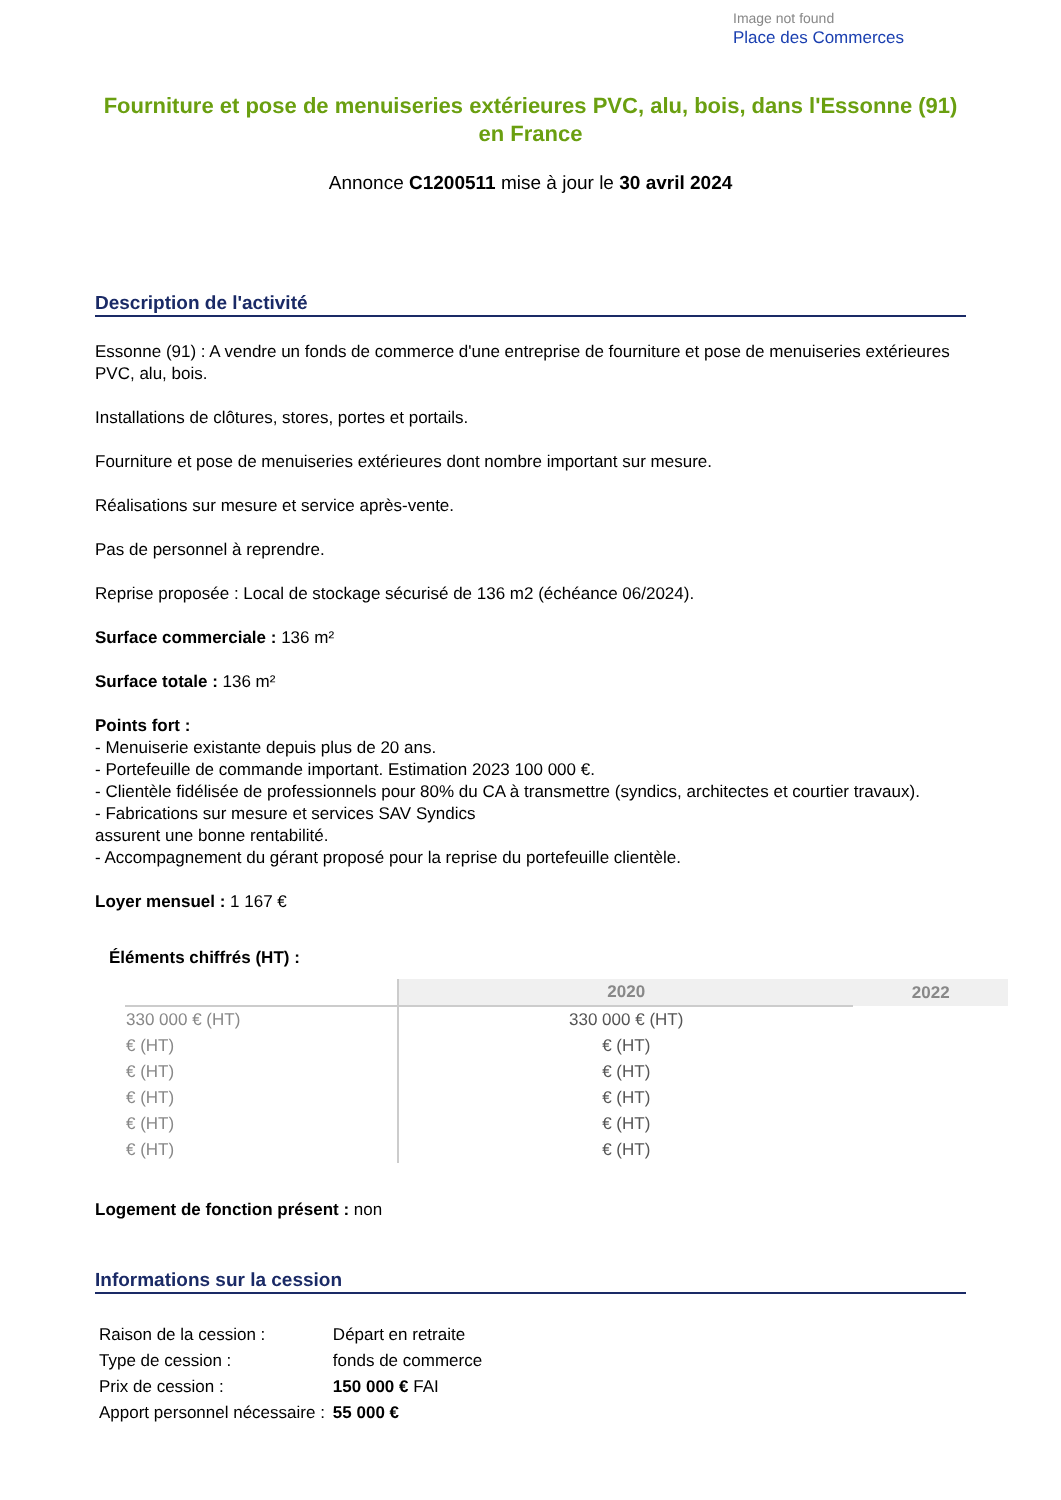Image not found
Place des Commerces
Fourniture et pose de menuiseries extérieures PVC, alu, bois, dans l'Essonne (91) en France
Annonce C1200511 mise à jour le 30 avril 2024
Description de l'activité
Essonne (91) : A vendre un fonds de commerce d'une entreprise de fourniture et pose de menuiseries extérieures PVC, alu, bois.
Installations de clôtures, stores, portes et portails.
Fourniture et pose de menuiseries extérieures dont nombre important sur mesure.
Réalisations sur mesure et service après-vente.
Pas de personnel à reprendre.
Reprise proposée : Local de stockage sécurisé de 136 m2 (échéance 06/2024).
Surface commerciale : 136 m²
Surface totale : 136 m²
Points fort :
- Menuiserie existante depuis plus de 20 ans.
- Portefeuille de commande important. Estimation 2023 100 000 €.
- Clientèle fidélisée de professionnels pour 80% du CA à transmettre (syndics, architectes et courtier travaux).
- Fabrications sur mesure et services SAV Syndics
assurent une bonne rentabilité.
- Accompagnement du gérant proposé pour la reprise du portefeuille clientèle.
Loyer mensuel : 1 167 €
Éléments chiffrés (HT) :
| | 2020 | 2022 |
| --- | --- | --- |
| 330 000 € (HT) | 330 000 € (HT) | |
| € (HT) | € (HT) | |
| € (HT) | € (HT) | |
| € (HT) | € (HT) | |
| € (HT) | € (HT) | |
| € (HT) | € (HT) | |
Logement de fonction présent : non
Informations sur la cession
| Raison de la cession : | Départ en retraite |
| Type de cession : | fonds de commerce |
| Prix de cession : | 150 000 € FAI |
| Apport personnel nécessaire : | 55 000 € |